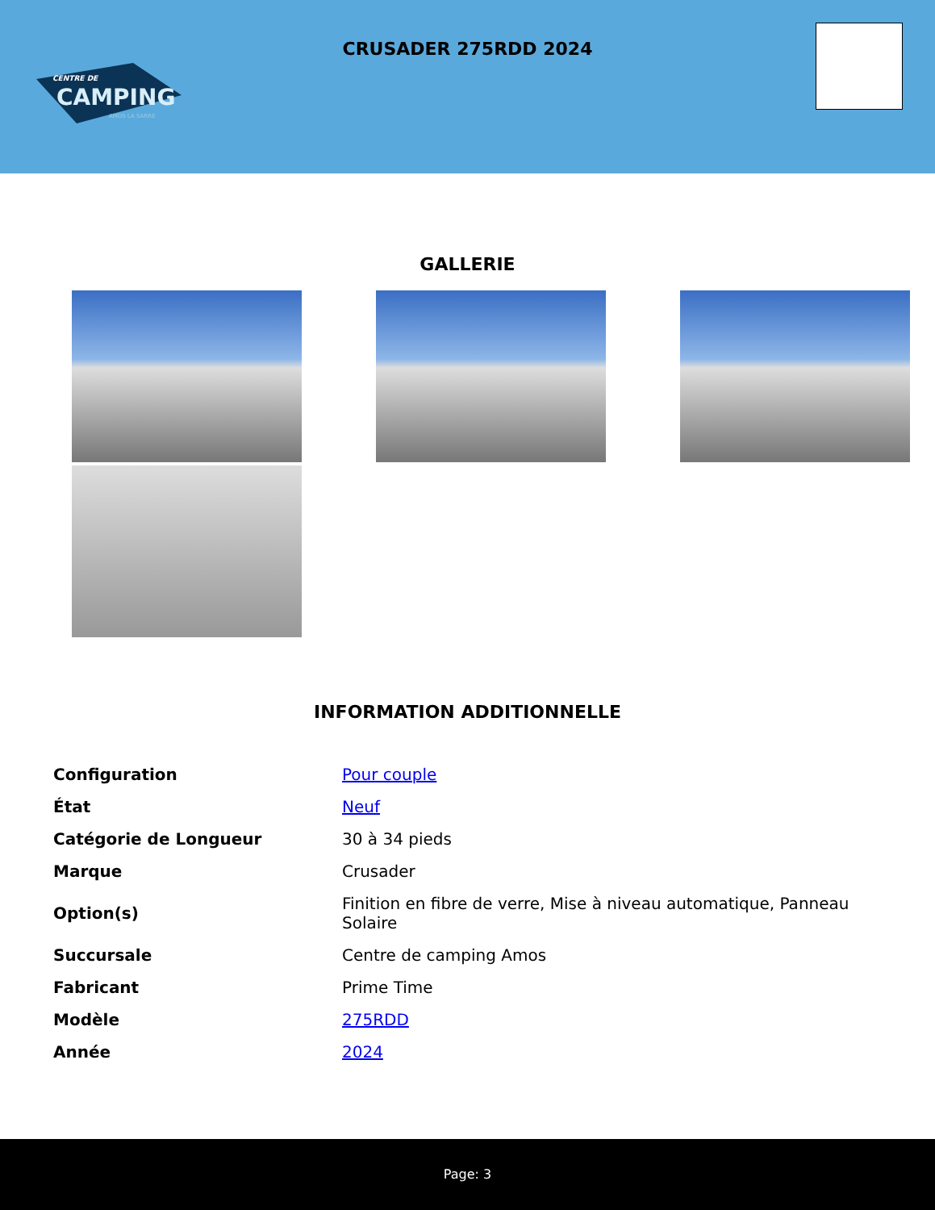CENTRE DE
CAMPING
AMOS·LA SARRE
CRUSADER 275RDD 2024
GALLERIE
INFORMATION ADDITIONNELLE
| Configuration | Pour couple |
| État | Neuf |
| Catégorie de Longueur | 30 à 34 pieds |
| Marque | Crusader |
| Option(s) | Finition en fibre de verre, Mise à niveau automatique, Panneau Solaire |
| Succursale | Centre de camping Amos |
| Fabricant | Prime Time |
| Modèle | 275RDD |
| Année | 2024 |
Page: 3